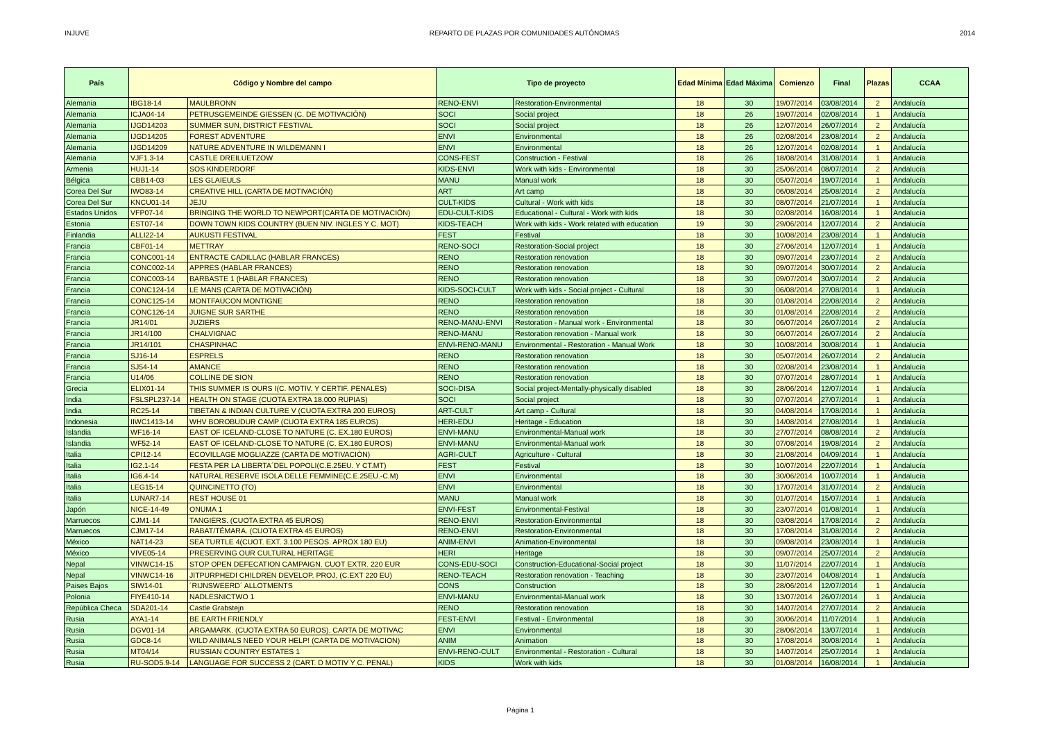INJUVE REPARTO DE PLAZAS POR COMUNIDADES AUTÓNOMAS 2014
| País | Código y Nombre del campo | | Tipo de proyecto | | Edad Mínima | Edad Máxima | Comienzo | Final | Plazas | CCAA |
| --- | --- | --- | --- | --- | --- | --- | --- | --- | --- | --- |
| Alemania | IBG18-14 | MAULBRONN | RENO-ENVI | Restoration-Environmental | 18 | 30 | 19/07/2014 | 03/08/2014 | 2 | Andalucía |
| Alemania | ICJA04-14 | PETRUSGEMEINDE GIESSEN (C. DE MOTIVACIÓN) | SOCI | Social project | 18 | 26 | 19/07/2014 | 02/08/2014 | 1 | Andalucía |
| Alemania | IJGD14203 | SUMMER SUN, DISTRICT FESTIVAL | SOCI | Social project | 18 | 26 | 12/07/2014 | 26/07/2014 | 2 | Andalucía |
| Alemania | IJGD14205 | FOREST ADVENTURE | ENVI | Environmental | 18 | 26 | 02/08/2014 | 23/08/2014 | 2 | Andalucía |
| Alemania | IJGD14209 | NATURE ADVENTURE IN WILDEMANN I | ENVI | Environmental | 18 | 26 | 12/07/2014 | 02/08/2014 | 1 | Andalucía |
| Alemania | VJF1.3-14 | CASTLE DREILUETZOW | CONS-FEST | Construction - Festival | 18 | 26 | 18/08/2014 | 31/08/2014 | 1 | Andalucía |
| Armenia | HUJ1-14 | SOS KINDERDORF | KIDS-ENVI | Work with kids - Environmental | 18 | 30 | 25/06/2014 | 08/07/2014 | 2 | Andalucía |
| Bélgica | CBB14-03 | LES GLAïEULS | MANU | Manual work | 18 | 30 | 05/07/2014 | 19/07/2014 | 1 | Andalucía |
| Corea Del Sur | IWO83-14 | CREATIVE HILL (CARTA DE MOTIVACIÓN) | ART | Art camp | 18 | 30 | 06/08/2014 | 25/08/2014 | 2 | Andalucía |
| Corea Del Sur | KNCU01-14 | JEJU | CULT-KIDS | Cultural - Work with kids | 18 | 30 | 08/07/2014 | 21/07/2014 | 1 | Andalucía |
| Estados Unidos | VFP07-14 | BRINGING THE WORLD TO NEWPORT(CARTA DE MOTIVACIÓN) | EDU-CULT-KIDS | Educational - Cultural - Work with kids | 18 | 30 | 02/08/2014 | 16/08/2014 | 1 | Andalucía |
| Estonia | EST07-14 | DOWN TOWN KIDS COUNTRY (BUEN NIV. INGLES Y C. MOT) | KIDS-TEACH | Work with kids - Work related with education | 19 | 30 | 29/06/2014 | 12/07/2014 | 2 | Andalucía |
| Finlandia | ALLI22-14 | AUKUSTI FESTIVAL | FEST | Festival | 18 | 30 | 10/08/2014 | 23/08/2014 | 1 | Andalucía |
| Francia | CBF01-14 | METTRAY | RENO-SOCI | Restoration-Social project | 18 | 30 | 27/06/2014 | 12/07/2014 | 1 | Andalucía |
| Francia | CONC001-14 | ENTRACTE CADILLAC (HABLAR FRANCES) | RENO | Restoration renovation | 18 | 30 | 09/07/2014 | 23/07/2014 | 2 | Andalucía |
| Francia | CONC002-14 | APPRES (HABLAR FRANCES) | RENO | Restoration renovation | 18 | 30 | 09/07/2014 | 30/07/2014 | 2 | Andalucía |
| Francia | CONC003-14 | BARBASTE 1 (HABLAR FRANCES) | RENO | Restoration renovation | 18 | 30 | 09/07/2014 | 30/07/2014 | 2 | Andalucía |
| Francia | CONC124-14 | LE MANS (CARTA DE MOTIVACIÓN) | KIDS-SOCI-CULT | Work with kids - Social project - Cultural | 18 | 30 | 06/08/2014 | 27/08/2014 | 1 | Andalucía |
| Francia | CONC125-14 | MONTFAUCON MONTIGNE | RENO | Restoration renovation | 18 | 30 | 01/08/2014 | 22/08/2014 | 2 | Andalucía |
| Francia | CONC126-14 | JUIGNE SUR SARTHE | RENO | Restoration renovation | 18 | 30 | 01/08/2014 | 22/08/2014 | 2 | Andalucía |
| Francia | JR14/01 | JUZIERS | RENO-MANU-ENVI | Restoration - Manual work - Environmental | 18 | 30 | 06/07/2014 | 26/07/2014 | 2 | Andalucía |
| Francia | JR14/100 | CHALVIGNAC | RENO-MANU | Restoration renovation - Manual work | 18 | 30 | 06/07/2014 | 26/07/2014 | 2 | Andalucía |
| Francia | JR14/101 | CHASPINHAC | ENVI-RENO-MANU | Environmental - Restoration - Manual Work | 18 | 30 | 10/08/2014 | 30/08/2014 | 1 | Andalucía |
| Francia | SJ16-14 | ESPRELS | RENO | Restoration renovation | 18 | 30 | 05/07/2014 | 26/07/2014 | 2 | Andalucía |
| Francia | SJ54-14 | AMANCE | RENO | Restoration renovation | 18 | 30 | 02/08/2014 | 23/08/2014 | 1 | Andalucía |
| Francia | U14/06 | COLLINE DE SION | RENO | Restoration renovation | 18 | 30 | 07/07/2014 | 28/07/2014 | 1 | Andalucía |
| Grecia | ELIX01-14 | THIS SUMMER IS OURS I(C. MOTIV. Y CERTIF. PENALES) | SOCI-DISA | Social project-Mentally-physically disabled | 18 | 30 | 28/06/2014 | 12/07/2014 | 1 | Andalucía |
| India | FSLSPL237-14 | HEALTH ON STAGE (CUOTA EXTRA 18.000 RUPIAS) | SOCI | Social project | 18 | 30 | 07/07/2014 | 27/07/2014 | 1 | Andalucía |
| India | RC25-14 | TIBETAN & INDIAN CULTURE V (CUOTA EXTRA 200 EUROS) | ART-CULT | Art camp - Cultural | 18 | 30 | 04/08/2014 | 17/08/2014 | 1 | Andalucía |
| Indonesia | IIWC1413-14 | WHV BOROBUDUR CAMP (CUOTA EXTRA 185 EUROS) | HERI-EDU | Heritage - Education | 18 | 30 | 14/08/2014 | 27/08/2014 | 1 | Andalucía |
| Islandia | WF16-14 | EAST OF ICELAND-CLOSE TO NATURE (C. EX.180 EUROS) | ENVI-MANU | Environmental-Manual work | 18 | 30 | 27/07/2014 | 08/08/2014 | 2 | Andalucía |
| Islandia | WF52-14 | EAST OF ICELAND-CLOSE TO NATURE (C. EX.180 EUROS) | ENVI-MANU | Environmental-Manual work | 18 | 30 | 07/08/2014 | 19/08/2014 | 2 | Andalucía |
| Italia | CPI12-14 | ECOVILLAGE MOGLIAZZE (CARTA DE MOTIVACIÓN) | AGRI-CULT | Agriculture - Cultural | 18 | 30 | 21/08/2014 | 04/09/2014 | 1 | Andalucía |
| Italia | IG2.1-14 | FESTA PER LA LIBERTA´DEL POPOLI(C.E.25EU. Y CT.MT) | FEST | Festival | 18 | 30 | 10/07/2014 | 22/07/2014 | 1 | Andalucía |
| Italia | IG6.4-14 | NATURAL RESERVE ISOLA DELLE FEMMINE(C.E.25EU.-C.M) | ENVI | Environmental | 18 | 30 | 30/06/2014 | 10/07/2014 | 1 | Andalucía |
| Italia | LEG15-14 | QUINCINETTO (TO) | ENVI | Environmental | 18 | 30 | 17/07/2014 | 31/07/2014 | 2 | Andalucía |
| Italia | LUNAR7-14 | REST HOUSE 01 | MANU | Manual work | 18 | 30 | 01/07/2014 | 15/07/2014 | 1 | Andalucía |
| Japón | NICE-14-49 | ONUMA 1 | ENVI-FEST | Environmental-Festival | 18 | 30 | 23/07/2014 | 01/08/2014 | 1 | Andalucía |
| Marruecos | CJM1-14 | TANGIERS. (CUOTA EXTRA 45 EUROS) | RENO-ENVI | Restoration-Environmental | 18 | 30 | 03/08/2014 | 17/08/2014 | 2 | Andalucía |
| Marruecos | CJM17-14 | RABAT/TÉMARA. (CUOTA EXTRA 45 EUROS) | RENO-ENVI | Restoration-Environmental | 18 | 30 | 17/08/2014 | 31/08/2014 | 2 | Andalucía |
| México | NAT14-23 | SEA TURTLE 4(CUOT. EXT. 3.100 PESOS. APROX 180 EU) | ANIM-ENVI | Animation-Environmental | 18 | 30 | 09/08/2014 | 23/08/2014 | 1 | Andalucía |
| México | VIVE05-14 | PRESERVING OUR CULTURAL HERITAGE | HERI | Heritage | 18 | 30 | 09/07/2014 | 25/07/2014 | 2 | Andalucía |
| Nepal | VINWC14-15 | STOP OPEN DEFECATION CAMPAIGN. CUOT EXTR. 220 EUR | CONS-EDU-SOCI | Construction-Educational-Social project | 18 | 30 | 11/07/2014 | 22/07/2014 | 1 | Andalucía |
| Nepal | VINWC14-16 | JITPURPHEDI CHILDREN DEVELOP. PROJ, (C.EXT 220 EU) | RENO-TEACH | Restoration renovation - Teaching | 18 | 30 | 23/07/2014 | 04/08/2014 | 1 | Andalucía |
| Paises Bajos | SIW14-01 | ´RIJNSWEERD´ ALLOTMENTS | CONS | Construction | 18 | 30 | 28/06/2014 | 12/07/2014 | 1 | Andalucía |
| Polonia | FIYE410-14 | NADLESNICTWO 1 | ENVI-MANU | Environmental-Manual work | 18 | 30 | 13/07/2014 | 26/07/2014 | 1 | Andalucía |
| República Checa | SDA201-14 | Castle Grabstejn | RENO | Restoration renovation | 18 | 30 | 14/07/2014 | 27/07/2014 | 2 | Andalucía |
| Rusia | AYA1-14 | BE EARTH FRIENDLY | FEST-ENVI | Festival - Environmental | 18 | 30 | 30/06/2014 | 11/07/2014 | 1 | Andalucía |
| Rusia | DGV01-14 | ARGAMARK. (CUOTA EXTRA 50 EUROS). CARTA DE MOTIVAC | ENVI | Environmental | 18 | 30 | 28/06/2014 | 13/07/2014 | 1 | Andalucía |
| Rusia | GDC8-14 | WILD ANIMALS NEED YOUR HELP! (CARTA DE MOTIVACION) | ANIM | Animation | 18 | 30 | 17/08/2014 | 30/08/2014 | 1 | Andalucía |
| Rusia | MT04/14 | RUSSIAN COUNTRY ESTATES 1 | ENVI-RENO-CULT | Environmental - Restoration - Cultural | 18 | 30 | 14/07/2014 | 25/07/2014 | 1 | Andalucía |
| Rusia | RU-SOD5.9-14 | LANGUAGE FOR SUCCESS 2 (CART. D MOTIV Y C. PENAL) | KIDS | Work with kids | 18 | 30 | 01/08/2014 | 16/08/2014 | 1 | Andalucía |
Página 1